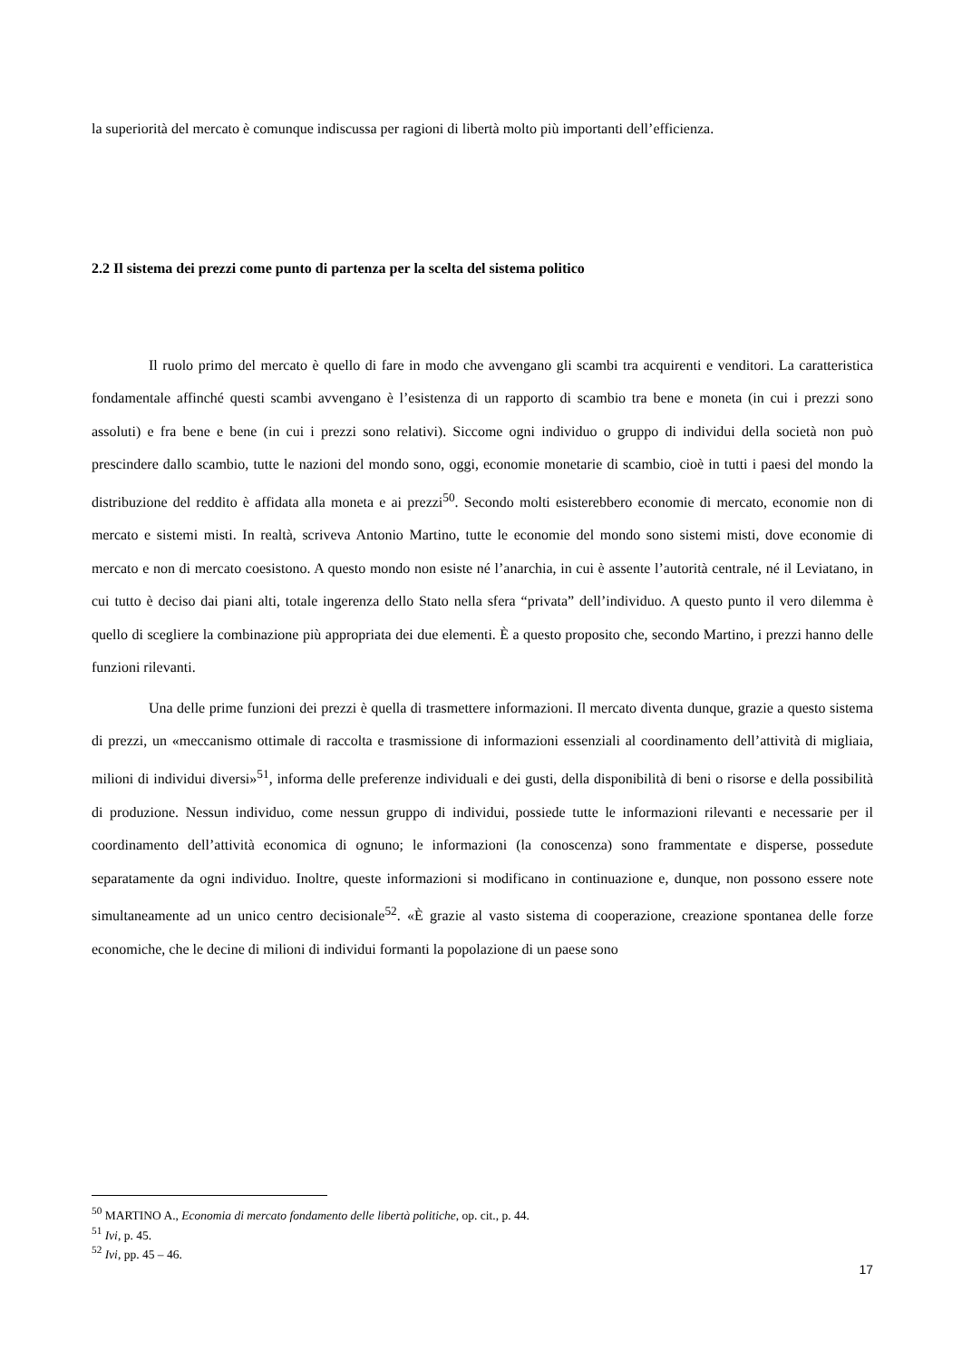la superiorità del mercato è comunque indiscussa per ragioni di libertà molto più importanti dell’efficienza.
2.2 Il sistema dei prezzi come punto di partenza per la scelta del sistema politico
Il ruolo primo del mercato è quello di fare in modo che avvengano gli scambi tra acquirenti e venditori. La caratteristica fondamentale affinché questi scambi avvengano è l’esistenza di un rapporto di scambio tra bene e moneta (in cui i prezzi sono assoluti) e fra bene e bene (in cui i prezzi sono relativi). Siccome ogni individuo o gruppo di individui della società non può prescindere dallo scambio, tutte le nazioni del mondo sono, oggi, economie monetarie di scambio, cioè in tutti i paesi del mondo la distribuzione del reddito è affidata alla moneta e ai prezzi<sup>50</sup>. Secondo molti esisterebbero economie di mercato, economie non di mercato e sistemi misti. In realtà, scriveva Antonio Martino, tutte le economie del mondo sono sistemi misti, dove economie di mercato e non di mercato coesistono. A questo mondo non esiste né l’anarchia, in cui è assente l’autorità centrale, né il Leviatano, in cui tutto è deciso dai piani alti, totale ingerenza dello Stato nella sfera “privata” dell’individuo. A questo punto il vero dilemma è quello di scegliere la combinazione più appropriata dei due elementi. È a questo proposito che, secondo Martino, i prezzi hanno delle funzioni rilevanti.
Una delle prime funzioni dei prezzi è quella di trasmettere informazioni. Il mercato diventa dunque, grazie a questo sistema di prezzi, un «meccanismo ottimale di raccolta e trasmissione di informazioni essenziali al coordinamento dell’attività di migliaia, milioni di individui diversi»<sup>51</sup>, informa delle preferenze individuali e dei gusti, della disponibilità di beni o risorse e della possibilità di produzione. Nessun individuo, come nessun gruppo di individui, possiede tutte le informazioni rilevanti e necessarie per il coordinamento dell’attività economica di ognuno; le informazioni (la conoscenza) sono frammentate e disperse, possedute separatamente da ogni individuo. Inoltre, queste informazioni si modificano in continuazione e, dunque, non possono essere note simultaneamente ad un unico centro decisionale<sup>52</sup>. «È grazie al vasto sistema di cooperazione, creazione spontanea delle forze economiche, che le decine di milioni di individui formanti la popolazione di un paese sono
<sup>50</sup> MARTINO A., Economia di mercato fondamento delle libertà politiche, op. cit., p. 44.
<sup>51</sup> Ivi, p. 45.
<sup>52</sup> Ivi, pp. 45 – 46.
17